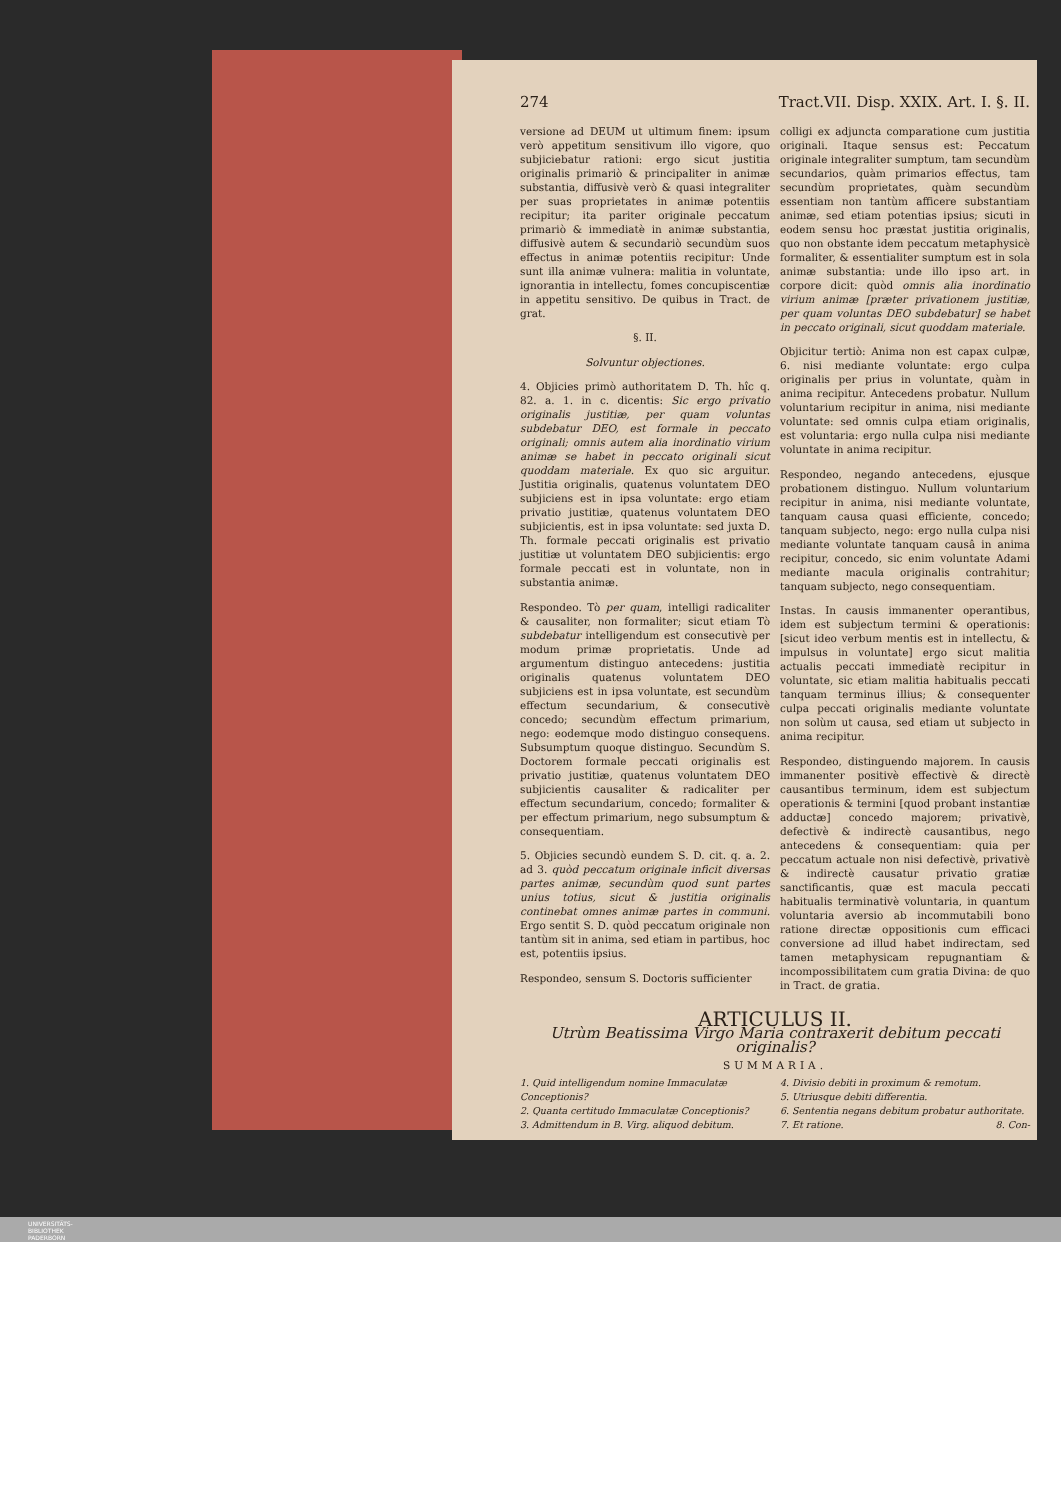274 Tract.VII. Disp. XXIX. Art. I. §. II.
versione ad DEUM ut ultimum finem: ipsum verò appetitum sensitivum illo vigore, quo subjiciebatur rationi: ergo sicut justitia originalis primariò & principaliter in animæ substantia, diffusivè verò & quasi integraliter per suas proprietates in animæ potentiis recipitur; ita pariter originale peccatum primariò & immediatè in animæ substantia, diffusivè autem & secundariò secundùm suos effectus in animæ potentiis recipitur: Unde sunt illa animæ vulnera: malitia in voluntate, ignorantia in intellectu, fomes concupiscentiæ in appetitu sensitivo. De quibus in Tract. de grat.
§. II.
Solvuntur objectiones.
4. Objicies primò authoritatem D. Th. hîc q. 82. a. 1. in c. dicentis: Sic ergo privatio originalis justitiæ, per quam voluntas subdebatur DEO, est formale in peccato originali; omnis autem alia inordinatio virium animæ se habet in peccato originali sicut quoddam materiale. Ex quo sic arguitur. Justitia originalis, quatenus voluntatem DEO subjiciens est in ipsa voluntate: ergo etiam privatio justitiæ, quatenus voluntatem DEO subjicientis, est in ipsa voluntate: sed juxta D. Th. formale peccati originalis est privatio justitiæ ut voluntatem DEO subjicientis: ergo formale peccati est in voluntate, non in substantia animæ.
Respondeo. Tò per quam, intelligi radicaliter & causaliter, non formaliter; sicut etiam Tò subdebatur intelligendum est consecutivè per modum primæ proprietatis. Unde ad argumentum distinguo antecedens: justitia originalis quatenus voluntatem DEO subjiciens est in ipsa voluntate, est secundùm effectum secundarium, & consecutivè concedo; secundùm effectum primarium, nego: eodemque modo distinguo consequens. Subsumptum quoque distinguo. Secundùm S. Doctorem formale peccati originalis est privatio justitiæ, quatenus voluntatem DEO subjicientis causaliter & radicaliter per effectum secundarium, concedo; formaliter & per effectum primarium, nego subsumptum & consequentiam.
5. Objicies secundò eundem S. D. cit. q. a. 2. ad 3. quòd peccatum originale inficit diversas partes animæ, secundùm quod sunt partes unius totius, sicut & justitia originalis continebat omnes animæ partes in communi. Ergo sentit S. D. quòd peccatum originale non tantùm sit in anima, sed etiam in partibus, hoc est, potentiis ipsius.
Respondeo, sensum S. Doctoris sufficienter
colligi ex adjuncta comparatione cum justitia originali. Itaque sensus est: Peccatum originale integraliter sumptum, tam secundùm secundarios, quàm primarios effectus, tam secundùm proprietates, quàm secundùm essentiam non tantùm afficere substantiam animæ, sed etiam potentias ipsius; sicuti in eodem sensu hoc præstat justitia originalis, quo non obstante idem peccatum metaphysicè formaliter, & essentialiter sumptum est in sola animæ substantia: unde illo ipso art. in corpore dicit: quòd omnis alia inordinatio virium animæ [præter privationem justitiæ, per quam voluntas DEO subdebatur] se habet in peccato originali, sicut quoddam materiale.
Objicitur tertiò: Anima non est capax culpæ, 6. nisi mediante voluntate: ergo culpa originalis per prius in voluntate, quàm in anima recipitur. Antecedens probatur. Nullum voluntarium recipitur in anima, nisi mediante voluntate: sed omnis culpa etiam originalis, est voluntaria: ergo nulla culpa nisi mediante voluntate in anima recipitur.
Respondeo, negando antecedens, ejusque probationem distinguo. Nullum voluntarium recipitur in anima, nisi mediante voluntate, tanquam causa quasi efficiente, concedo; tanquam subjecto, nego: ergo nulla culpa nisi mediante voluntate tanquam causâ in anima recipitur, concedo, sic enim voluntate Adami mediante macula originalis contrahitur; tanquam subjecto, nego consequentiam.
Instas. In causis immanenter operantibus, idem est subjectum termini & operationis: [sicut ideo verbum mentis est in intellectu, & impulsus in voluntate] ergo sicut malitia actualis peccati immediatè recipitur in voluntate, sic etiam malitia habitualis peccati tanquam terminus illius; & consequenter culpa peccati originalis mediante voluntate non solùm ut causa, sed etiam ut subjecto in anima recipitur.
Respondeo, distinguendo majorem. In causis immanenter positivè effectivè & directè causantibus terminum, idem est subjectum operationis & termini [quod probant instantiæ adductæ] concedo majorem; privativè, defectivè & indirectè causantibus, nego antecedens & consequentiam: quia per peccatum actuale non nisi defectivè, privativè & indirectè causatur privatio gratiæ sanctificantis, quæ est macula peccati habitualis terminativè voluntaria, in quantum voluntaria aversio ab incommutabili bono ratione directæ oppositionis cum efficaci conversione ad illud habet indirectam, sed tamen metaphysicam repugnantiam & incompossibilitatem cum gratia Divina: de quo in Tract. de gratia.
ARTICULUS II.
Utrùm Beatissima Virgo Maria contraxerit debitum peccati originalis?
SUMMARIA.
1. Quid intelligendum nomine Immaculatæ Conceptionis?
2. Quanta certitudo Immaculatæ Conceptionis?
3. Admittendum in B. Virg. aliquod debitum.
4. Divisio debiti in proximum & remotum.
5. Utriusque debiti differentia.
6. Sententia negans debitum probatur authoritate.
7. Et ratione. 8. Con-
UNIVERSITÄTS-
BIBLIOTHEK
PADERBORN